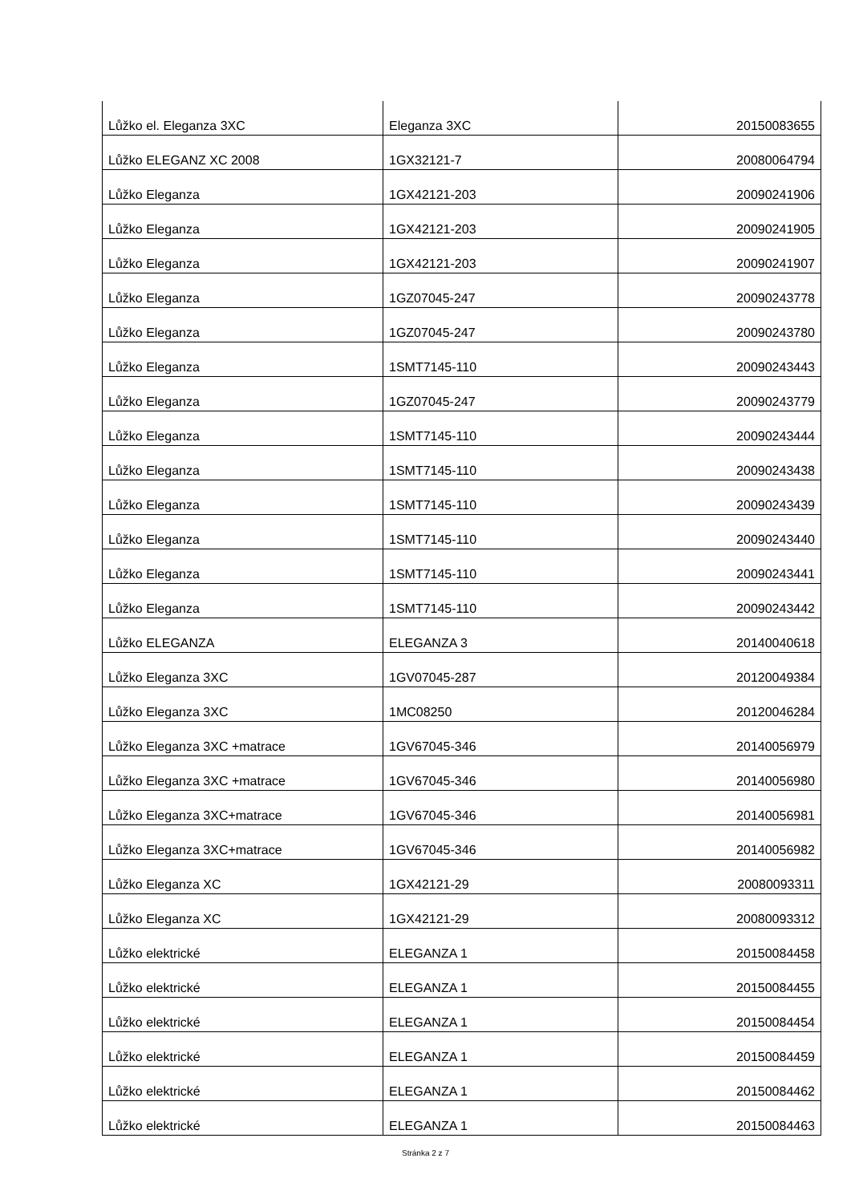| Lůžko el. Eleganza 3XC | Eleganza 3XC | 20150083655 |
| Lůžko ELEGANZ XC 2008 | 1GX32121-7 | 20080064794 |
| Lůžko Eleganza | 1GX42121-203 | 20090241906 |
| Lůžko Eleganza | 1GX42121-203 | 20090241905 |
| Lůžko Eleganza | 1GX42121-203 | 20090241907 |
| Lůžko Eleganza | 1GZ07045-247 | 20090243778 |
| Lůžko Eleganza | 1GZ07045-247 | 20090243780 |
| Lůžko Eleganza | 1SMT7145-110 | 20090243443 |
| Lůžko Eleganza | 1GZ07045-247 | 20090243779 |
| Lůžko Eleganza | 1SMT7145-110 | 20090243444 |
| Lůžko Eleganza | 1SMT7145-110 | 20090243438 |
| Lůžko Eleganza | 1SMT7145-110 | 20090243439 |
| Lůžko Eleganza | 1SMT7145-110 | 20090243440 |
| Lůžko Eleganza | 1SMT7145-110 | 20090243441 |
| Lůžko Eleganza | 1SMT7145-110 | 20090243442 |
| Lůžko ELEGANZA | ELEGANZA 3 | 20140040618 |
| Lůžko Eleganza 3XC | 1GV07045-287 | 20120049384 |
| Lůžko Eleganza 3XC | 1MC08250 | 20120046284 |
| Lůžko Eleganza 3XC +matrace | 1GV67045-346 | 20140056979 |
| Lůžko Eleganza 3XC +matrace | 1GV67045-346 | 20140056980 |
| Lůžko Eleganza 3XC+matrace | 1GV67045-346 | 20140056981 |
| Lůžko Eleganza 3XC+matrace | 1GV67045-346 | 20140056982 |
| Lůžko Eleganza XC | 1GX42121-29 | 20080093311 |
| Lůžko Eleganza XC | 1GX42121-29 | 20080093312 |
| Lůžko elektrické | ELEGANZA 1 | 20150084458 |
| Lůžko elektrické | ELEGANZA 1 | 20150084455 |
| Lůžko elektrické | ELEGANZA 1 | 20150084454 |
| Lůžko elektrické | ELEGANZA 1 | 20150084459 |
| Lůžko elektrické | ELEGANZA 1 | 20150084462 |
| Lůžko elektrické | ELEGANZA 1 | 20150084463 |
Stránka 2 z 7